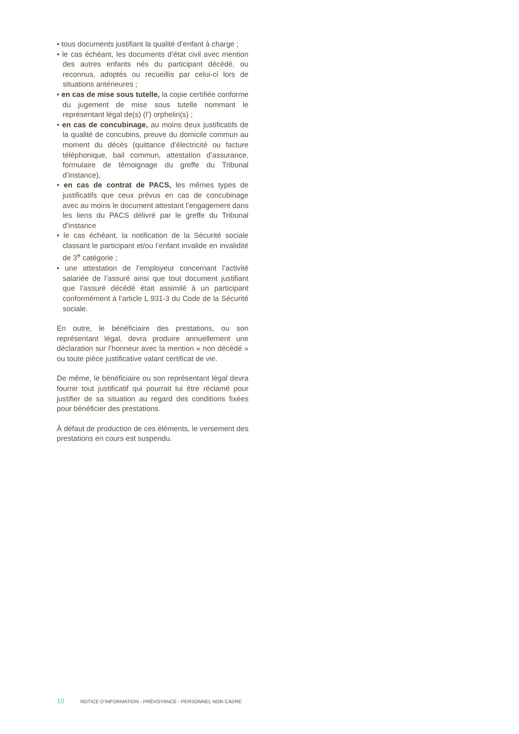• tous documents justifiant la qualité d’enfant à charge ;
• le cas échéant, les documents d’état civil avec mention des autres enfants nés du participant décédé, ou reconnus, adoptés ou recueillis par celui-ci lors de situations antérieures ;
• en cas de mise sous tutelle, la copie certifiée conforme du jugement de mise sous tutelle nommant le représentant légal de(s) (l’) orphelin(s) ;
• en cas de concubinage, au moins deux justificatifs de la qualité de concubins, preuve du domicile commun au moment du décès (quittance d’électricité ou facture téléphonique, bail commun, attestation d’assurance, formulaire de témoignage du greffe du Tribunal d’instance),
• en cas de contrat de PACS, les mêmes types de justificatifs que ceux prévus en cas de concubinage avec au moins le document attestant l’engagement dans les liens du PACS délivré par le greffe du Tribunal d’instance
• le cas échéant, la notification de la Sécurité sociale classant le participant et/ou l’enfant invalide en invalidité de 3<sup>e</sup> catégorie ;
• une attestation de l’employeur concernant l’activité salariée de l’assuré ainsi que tout document justifiant que l’assuré décédé était assimilé à un participant conformément à l’article L.931-3 du Code de la Sécurité sociale.
En outre, le bénéficiaire des prestations, ou son représentant légal, devra produire annuellement une déclaration sur l’honneur avec la mention « non décédé » ou toute pièce justificative valant certificat de vie.
De même, le bénéficiaire ou son représentant légal devra fournir tout justificatif qui pourrait lui être réclamé pour justifier de sa situation au regard des conditions fixées pour bénéficier des prestations.
À défaut de production de ces éléments, le versement des prestations en cours est suspendu.
10 NOTICE D’INFORMATION - PRÉVOYANCE - PERSONNEL NON CADRE